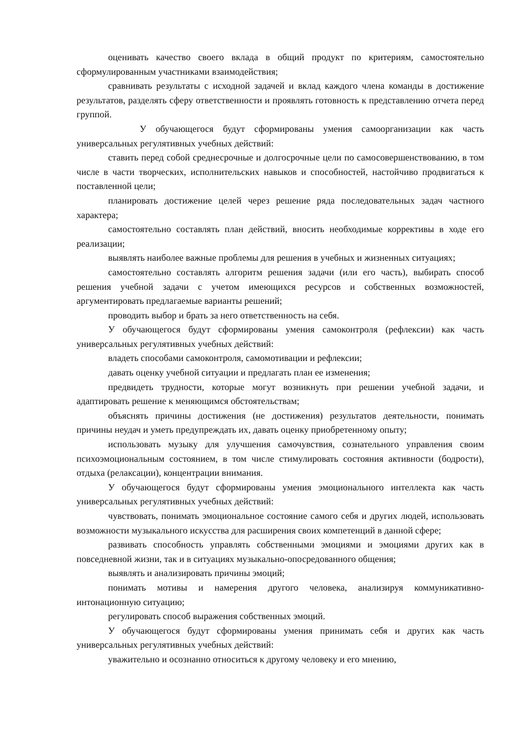оценивать качество своего вклада в общий продукт по критериям, самостоятельно сформулированным участниками взаимодействия;
сравнивать результаты с исходной задачей и вклад каждого члена команды в достижение результатов, разделять сферу ответственности и проявлять готовность к представлению отчета перед группой.
У обучающегося будут сформированы умения самоорганизации как часть универсальных регулятивных учебных действий:
ставить перед собой среднесрочные и долгосрочные цели по самосовершенствованию, в том числе в части творческих, исполнительских навыков и способностей, настойчиво продвигаться к поставленной цели;
планировать достижение целей через решение ряда последовательных задач частного характера;
самостоятельно составлять план действий, вносить необходимые коррективы в ходе его реализации;
выявлять наиболее важные проблемы для решения в учебных и жизненных ситуациях;
самостоятельно составлять алгоритм решения задачи (или его часть), выбирать способ решения учебной задачи с учетом имеющихся ресурсов и собственных возможностей, аргументировать предлагаемые варианты решений;
проводить выбор и брать за него ответственность на себя.
У обучающегося будут сформированы умения самоконтроля (рефлексии) как часть универсальных регулятивных учебных действий:
владеть способами самоконтроля, самомотивации и рефлексии;
давать оценку учебной ситуации и предлагать план ее изменения;
предвидеть трудности, которые могут возникнуть при решении учебной задачи, и адаптировать решение к меняющимся обстоятельствам;
объяснять причины достижения (не достижения) результатов деятельности, понимать причины неудач и уметь предупреждать их, давать оценку приобретенному опыту;
использовать музыку для улучшения самочувствия, сознательного управления своим психоэмоциональным состоянием, в том числе стимулировать состояния активности (бодрости), отдыха (релаксации), концентрации внимания.
У обучающегося будут сформированы умения эмоционального интеллекта как часть универсальных регулятивных учебных действий:
чувствовать, понимать эмоциональное состояние самого себя и других людей, использовать возможности музыкального искусства для расширения своих компетенций в данной сфере;
развивать способность управлять собственными эмоциями и эмоциями других как в повседневной жизни, так и в ситуациях музыкально-опосредованного общения;
выявлять и анализировать причины эмоций;
понимать мотивы и намерения другого человека, анализируя коммуникативно-интонационную ситуацию;
регулировать способ выражения собственных эмоций.
У обучающегося будут сформированы умения принимать себя и других как часть универсальных регулятивных учебных действий:
уважительно и осознанно относиться к другому человеку и его мнению,